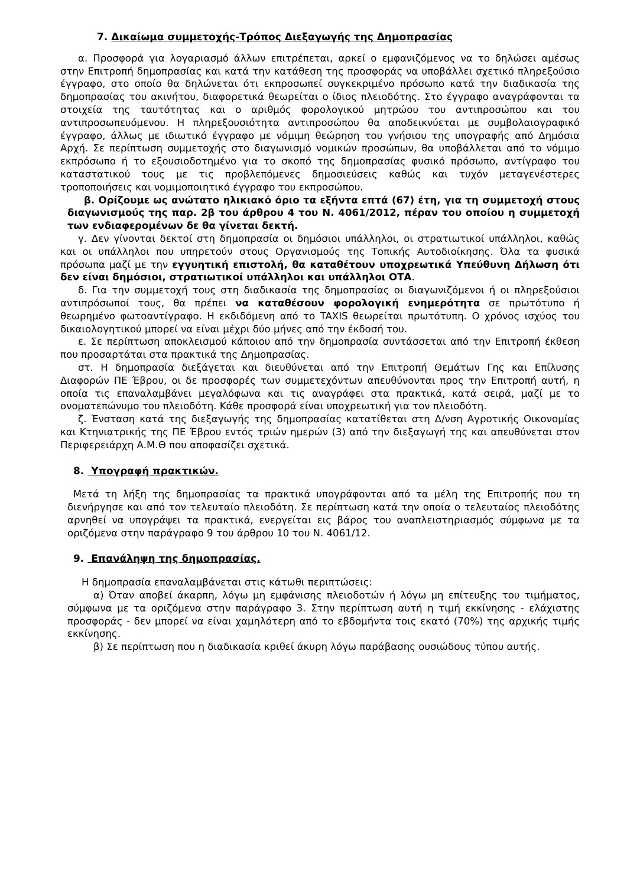7. Δικαίωμα συμμετοχής-Τρόπος Διεξαγωγής της Δημοπρασίας
α. Προσφορά για λογαριασμό άλλων επιτρέπεται, αρκεί ο εμφανιζόμενος να το δηλώσει αμέσως στην Επιτροπή δημοπρασίας και κατά την κατάθεση της προσφοράς να υποβάλλει σχετικό πληρεξούσιο έγγραφο, στο οποίο θα δηλώνεται ότι εκπροσωπεί συγκεκριμένο πρόσωπο κατά την διαδικασία της δημοπρασίας του ακινήτου, διαφορετικά θεωρείται ο ίδιος πλειοδότης. Στο έγγραφο αναγράφονται τα στοιχεία της ταυτότητας και ο αριθμός φορολογικού μητρώου του αντιπροσώπου και του αντιπροσωπευόμενου. Η πληρεξουσιότητα αντιπροσώπου θα αποδεικνύεται με συμβολαιογραφικό έγγραφο, άλλως με ιδιωτικό έγγραφο με νόμιμη θεώρηση του γνήσιου της υπογραφής από Δημόσια Αρχή. Σε περίπτωση συμμετοχής στο διαγωνισμό νομικών προσώπων, θα υποβάλλεται από το νόμιμο εκπρόσωπο ή το εξουσιοδοτημένο για το σκοπό της δημοπρασίας φυσικό πρόσωπο, αντίγραφο του καταστατικού τους με τις προβλεπόμενες δημοσιεύσεις καθώς και τυχόν μεταγενέστερες τροποποιήσεις και νομιμοποιητικό έγγραφο του εκπροσώπου.
β. Ορίζουμε ως ανώτατο ηλικιακό όριο τα εξήντα επτά (67) έτη, για τη συμμετοχή στους διαγωνισμούς της παρ. 2β του άρθρου 4 του Ν. 4061/2012, πέραν του οποίου η συμμετοχή των ενδιαφερομένων δε θα γίνεται δεκτή.
γ. Δεν γίνονται δεκτοί στη δημοπρασία οι δημόσιοι υπάλληλοι, οι στρατιωτικοί υπάλληλοι, καθώς και οι υπάλληλοι που υπηρετούν στους Οργανισμούς της Τοπικής Αυτοδιοίκησης. Όλα τα φυσικά πρόσωπα μαζί με την εγγυητική επιστολή, θα καταθέτουν υποχρεωτικά Υπεύθυνη Δήλωση ότι δεν είναι δημόσιοι, στρατιωτικοί υπάλληλοι και υπάλληλοι ΟΤΑ.
δ. Για την συμμετοχή τους στη διαδικασία της δημοπρασίας οι διαγωνιζόμενοι ή οι πληρεξούσιοι αντιπρόσωποί τους, θα πρέπει να καταθέσουν φορολογική ενημερότητα σε πρωτότυπο ή θεωρημένο φωτοαντίγραφο. Η εκδιδόμενη από το TAXIS θεωρείται πρωτότυπη. Ο χρόνος ισχύος του δικαιολογητικού μπορεί να είναι μέχρι δύο μήνες από την έκδοσή του.
ε. Σε περίπτωση αποκλεισμού κάποιου από την δημοπρασία συντάσσεται από την Επιτροπή έκθεση που προσαρτάται στα πρακτικά της Δημοπρασίας.
στ. Η δημοπρασία διεξάγεται και διευθύνεται από την Επιτροπή Θεμάτων Γης και Επίλυσης Διαφορών ΠΕ Έβρου, οι δε προσφορές των συμμετεχόντων απευθύνονται προς την Επιτροπή αυτή, η οποία τις επαναλαμβάνει μεγαλόφωνα και τις αναγράφει στα πρακτικά, κατά σειρά, μαζί με το ονοματεπώνυμο του πλειοδότη. Κάθε προσφορά είναι υποχρεωτική για τον πλειοδότη.
ζ. Ένσταση κατά της διεξαγωγής της δημοπρασίας κατατίθεται στη Δ/νση Αγροτικής Οικονομίας και Κτηνιατρικής της ΠΕ Έβρου εντός τριών ημερών (3) από την διεξαγωγή της και απευθύνεται στον Περιφερειάρχη Α.Μ.Θ που αποφασίζει σχετικά.
8. Υπογραφή πρακτικών.
Μετά τη λήξη της δημοπρασίας τα πρακτικά υπογράφονται από τα μέλη της Επιτροπής που τη διενήργησε και από τον τελευταίο πλειοδότη. Σε περίπτωση κατά την οποία ο τελευταίος πλειοδότης αρνηθεί να υπογράψει τα πρακτικά, ενεργείται εις βάρος του αναπλειστηριασμός σύμφωνα με τα οριζόμενα στην παράγραφο 9 του άρθρου 10 του Ν. 4061/12.
9. Επανάληψη της δημοπρασίας.
Η δημοπρασία επαναλαμβάνεται στις κάτωθι περιπτώσεις:
α) Όταν αποβεί άκαρπη, λόγω μη εμφάνισης πλειοδοτών ή λόγω μη επίτευξης του τιμήματος, σύμφωνα με τα οριζόμενα στην παράγραφο 3. Στην περίπτωση αυτή η τιμή εκκίνησης - ελάχιστης προσφοράς - δεν μπορεί να είναι χαμηλότερη από το εβδομήντα τοις εκατό (70%) της αρχικής τιμής εκκίνησης.
β) Σε περίπτωση που η διαδικασία κριθεί άκυρη λόγω παράβασης ουσιώδους τύπου αυτής.